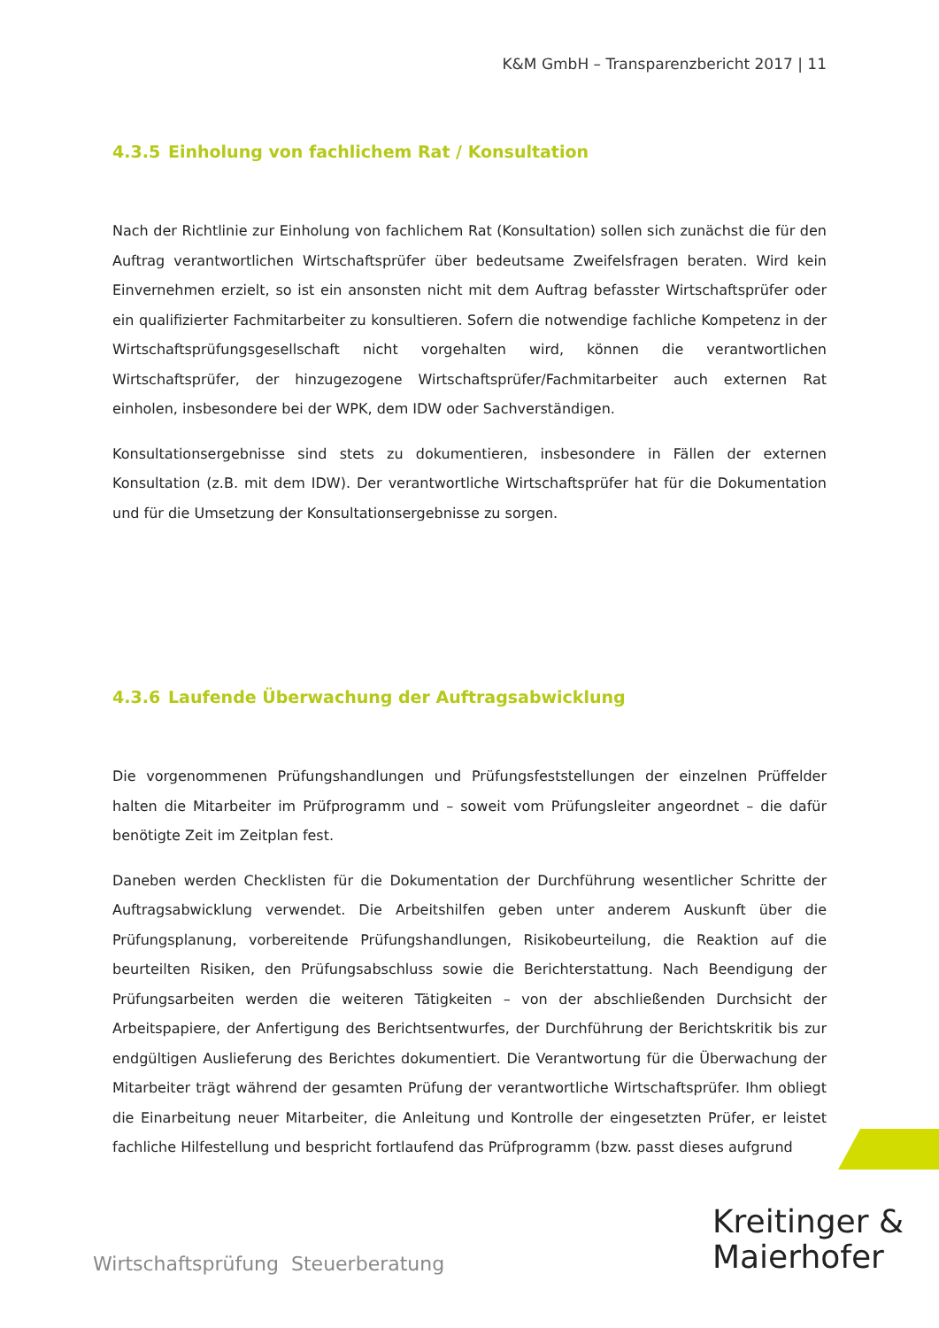K&M GmbH – Transparenzbericht 2017 | 11
4.3.5 Einholung von fachlichem Rat / Konsultation
Nach der Richtlinie zur Einholung von fachlichem Rat (Konsultation) sollen sich zunächst die für den Auftrag verantwortlichen Wirtschaftsprüfer über bedeutsame Zweifelsfragen beraten. Wird kein Einvernehmen erzielt, so ist ein ansonsten nicht mit dem Auftrag befasster Wirtschaftsprüfer oder ein qualifizierter Fachmitarbeiter zu konsultieren. Sofern die notwendige fachliche Kompetenz in der Wirtschaftsprüfungsgesellschaft nicht vorgehalten wird, können die verantwortlichen Wirtschaftsprüfer, der hinzugezogene Wirtschaftsprüfer/Fachmitarbeiter auch externen Rat einholen, insbesondere bei der WPK, dem IDW oder Sachverständigen.
Konsultationsergebnisse sind stets zu dokumentieren, insbesondere in Fällen der externen Konsultation (z.B. mit dem IDW). Der verantwortliche Wirtschaftsprüfer hat für die Dokumentation und für die Umsetzung der Konsultationsergebnisse zu sorgen.
4.3.6 Laufende Überwachung der Auftragsabwicklung
Die vorgenommenen Prüfungshandlungen und Prüfungsfeststellungen der einzelnen Prüffelder halten die Mitarbeiter im Prüfprogramm und – soweit vom Prüfungsleiter angeordnet – die dafür benötigte Zeit im Zeitplan fest.
Daneben werden Checklisten für die Dokumentation der Durchführung wesentlicher Schritte der Auftragsabwicklung verwendet. Die Arbeitshilfen geben unter anderem Auskunft über die Prüfungsplanung, vorbereitende Prüfungshandlungen, Risikobeurteilung, die Reaktion auf die beurteilten Risiken, den Prüfungsabschluss sowie die Berichterstattung. Nach Beendigung der Prüfungsarbeiten werden die weiteren Tätigkeiten – von der abschließenden Durchsicht der Arbeitspapiere, der Anfertigung des Berichtsentwurfes, der Durchführung der Berichtskritik bis zur endgültigen Auslieferung des Berichtes dokumentiert. Die Verantwortung für die Überwachung der Mitarbeiter trägt während der gesamten Prüfung der verantwortliche Wirtschaftsprüfer. Ihm obliegt die Einarbeitung neuer Mitarbeiter, die Anleitung und Kontrolle der eingesetzten Prüfer, er leistet fachliche Hilfestellung und bespricht fortlaufend das Prüfprogramm (bzw. passt dieses aufgrund
Wirtschaftsprüfung Steuerberatung
Kreitinger &
Maierhofer